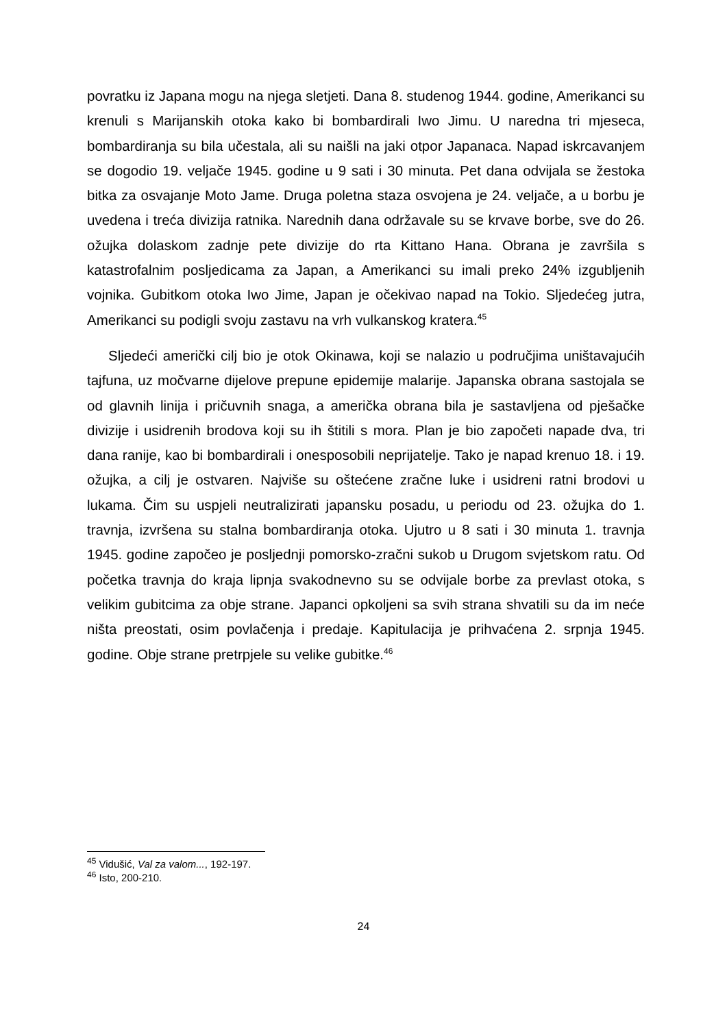povratku iz Japana mogu na njega sletjeti. Dana 8. studenog 1944. godine, Amerikanci su krenuli s Marijanskih otoka kako bi bombardirali Iwo Jimu. U naredna tri mjeseca, bombardiranja su bila učestala, ali su naišli na jaki otpor Japanaca. Napad iskrcavanjem se dogodio 19. veljače 1945. godine u 9 sati i 30 minuta. Pet dana odvijala se žestoka bitka za osvajanje Moto Jame. Druga poletna staza osvojena je 24. veljače, a u borbu je uvedena i treća divizija ratnika. Narednih dana održavale su se krvave borbe, sve do 26. ožujka dolaskom zadnje pete divizije do rta Kittano Hana. Obrana je završila s katastrofalnim posljedicama za Japan, a Amerikanci su imali preko 24% izgubljenih vojnika. Gubitkom otoka Iwo Jime, Japan je očekivao napad na Tokio. Sljedećeg jutra, Amerikanci su podigli svoju zastavu na vrh vulkanskog kratera.<sup>45</sup>
Sljedeći američki cilj bio je otok Okinawa, koji se nalazio u područjima uništavajućih tajfuna, uz močvarne dijelove prepune epidemije malarije. Japanska obrana sastojala se od glavnih linija i pričuvnih snaga, a američka obrana bila je sastavljena od pješačke divizije i usidrenih brodova koji su ih štitili s mora. Plan je bio započeti napade dva, tri dana ranije, kao bi bombardirali i onesposobili neprijatelje. Tako je napad krenuo 18. i 19. ožujka, a cilj je ostvaren. Najviše su oštećene zračne luke i usidreni ratni brodovi u lukama. Čim su uspjeli neutralizirati japansku posadu, u periodu od 23. ožujka do 1. travnja, izvršena su stalna bombardiranja otoka. Ujutro u 8 sati i 30 minuta 1. travnja 1945. godine započeo je posljednji pomorsko-zračni sukob u Drugom svjetskom ratu. Od početka travnja do kraja lipnja svakodnevno su se odvijale borbe za prevlast otoka, s velikim gubitcima za obje strane. Japanci opkoljeni sa svih strana shvatili su da im neće ništa preostati, osim povlačenja i predaje. Kapitulacija je prihvaćena 2. srpnja 1945. godine. Obje strane pretrpjele su velike gubitke.<sup>46</sup>
<sup>45</sup> Vidušić, Val za valom..., 192-197.
<sup>46</sup> Isto, 200-210.
24